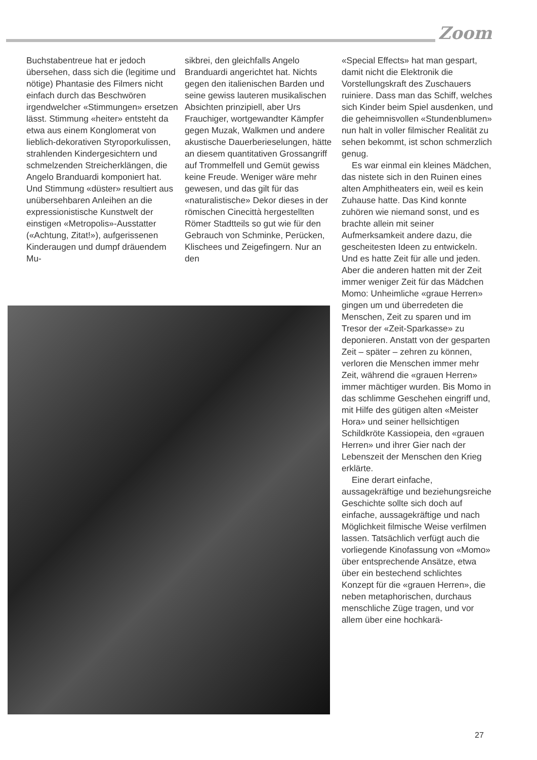Zoom
Buchstabentreue hat er jedoch übersehen, dass sich die (legitime und nötige) Phantasie des Filmers nicht einfach durch das Beschwören irgendwelcher «Stimmungen» ersetzen lässt. Stimmung «heiter» entsteht da etwa aus einem Konglomerat von lieblich-dekorativen Styroporkulissen, strahlenden Kindergesichtern und schmelzenden Streicherklängen, die Angelo Branduardi komponiert hat. Und Stimmung «düster» resultiert aus unübersehbaren Anleihen an die expressionistische Kunstwelt der einstigen «Metropolis»-Ausstatter («Achtung, Zitat!»), aufgerissenen Kinderaugen und dumpf dräuendem Mu-
sikbrei, den gleichfalls Angelo Branduardi angerichtet hat. Nichts gegen den italienischen Barden und seine gewiss lauteren musikalischen Absichten prinzipiell, aber Urs Frauchiger, wortgewandter Kämpfer gegen Muzak, Walkmen und andere akustische Dauerberieselungen, hätte an diesem quantitativen Grossangriff auf Trommelfell und Gemüt gewiss keine Freude. Weniger wäre mehr gewesen, und das gilt für das «naturalistische» Dekor dieses in der römischen Cinecittà hergestellten Römer Stadtteils so gut wie für den Gebrauch von Schminke, Perücken, Klischees und Zeigefingern. Nur an den
«Special Effects» hat man gespart, damit nicht die Elektronik die Vorstellungskraft des Zuschauers ruiniere. Dass man das Schiff, welches sich Kinder beim Spiel ausdenken, und die geheimnisvollen «Stundenblumen» nun halt in voller filmischer Realität zu sehen bekommt, ist schon schmerzlich genug.
Es war einmal ein kleines Mädchen, das nistete sich in den Ruinen eines alten Amphitheaters ein, weil es kein Zuhause hatte. Das Kind konnte zuhören wie niemand sonst, und es brachte allein mit seiner Aufmerksamkeit andere dazu, die gescheitesten Ideen zu entwickeln. Und es hatte Zeit für alle und jeden. Aber die anderen hatten mit der Zeit immer weniger Zeit für das Mädchen Momo: Unheimliche «graue Herren» gingen um und überredeten die Menschen, Zeit zu sparen und im Tresor der «Zeit-Sparkasse» zu deponieren. Anstatt von der gesparten Zeit – später – zehren zu können, verloren die Menschen immer mehr Zeit, während die «grauen Herren» immer mächtiger wurden. Bis Momo in das schlimme Geschehen eingriff und, mit Hilfe des gütigen alten «Meister Hora» und seiner hellsichtigen Schildkröte Kassiopeia, den «grauen Herren» und ihrer Gier nach der Lebenszeit der Menschen den Krieg erklärte.
Eine derart einfache, aussagekräftige und beziehungsreiche Geschichte sollte sich doch auf einfache, aussagekräftige und nach Möglichkeit filmische Weise verfilmen lassen. Tatsächlich verfügt auch die vorliegende Kinofassung von «Momo» über entsprechende Ansätze, etwa über ein bestechend schlichtes Konzept für die «grauen Herren», die neben metaphorischen, durchaus menschliche Züge tragen, und vor allem über eine hochkarä-
27